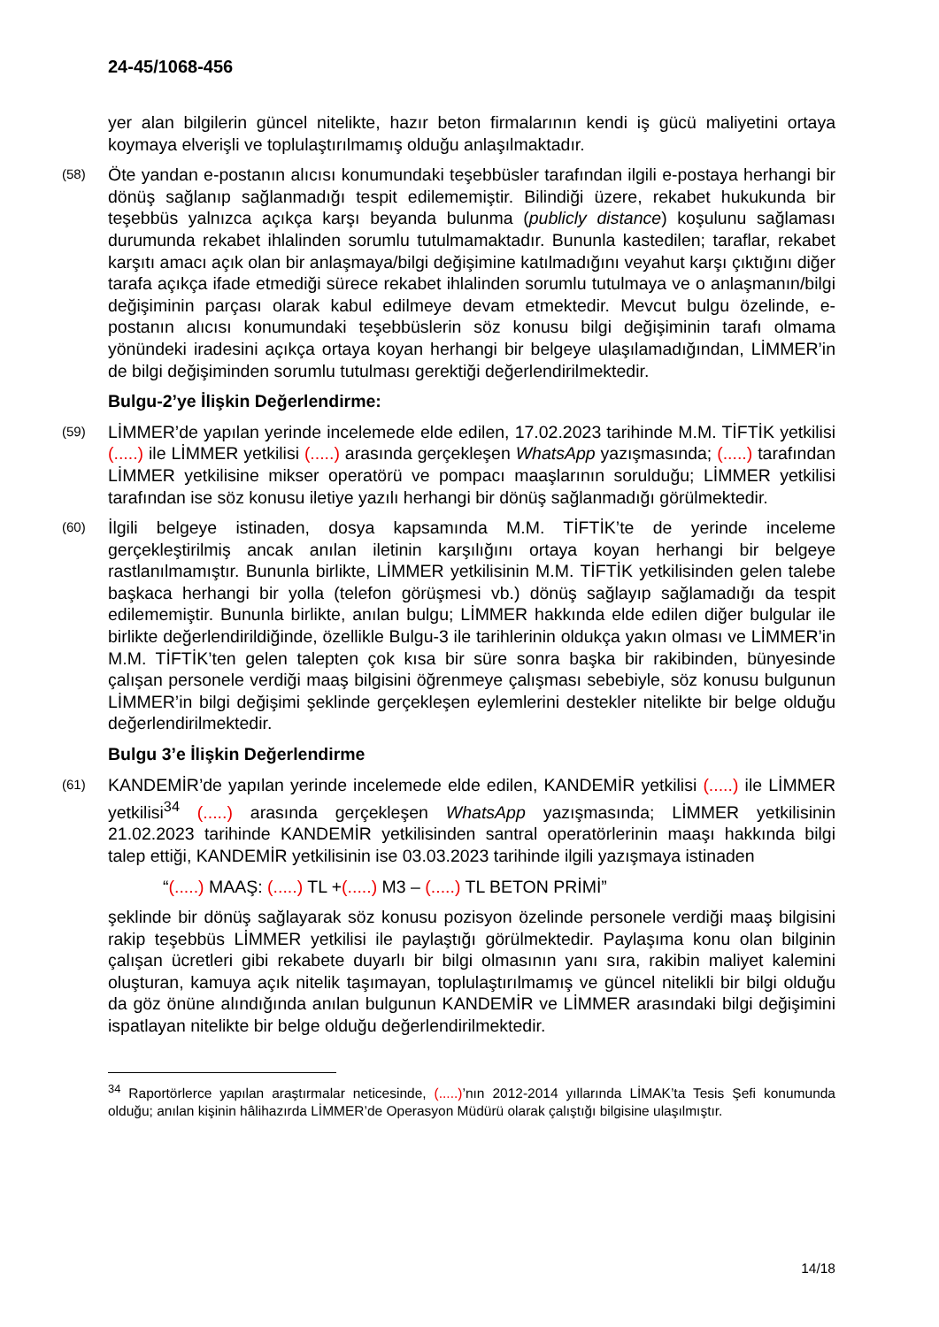24-45/1068-456
yer alan bilgilerin güncel nitelikte, hazır beton firmalarının kendi iş gücü maliyetini ortaya koymaya elverişli ve toplulaştırılmamış olduğu anlaşılmaktadır.
(58)
Öte yandan e-postanın alıcısı konumundaki teşebbüsler tarafından ilgili e-postaya herhangi bir dönüş sağlanıp sağlanmadığı tespit edilememiştir. Bilindiği üzere, rekabet hukukunda bir teşebbüs yalnızca açıkça karşı beyanda bulunma (publicly distance) koşulunu sağlaması durumunda rekabet ihlalinden sorumlu tutulmamaktadır. Bununla kastedilen; taraflar, rekabet karşıtı amacı açık olan bir anlaşmaya/bilgi değişimine katılmadığını veyahut karşı çıktığını diğer tarafa açıkça ifade etmediği sürece rekabet ihlalinden sorumlu tutulmaya ve o anlaşmanın/bilgi değişiminin parçası olarak kabul edilmeye devam etmektedir. Mevcut bulgu özelinde, e-postanın alıcısı konumundaki teşebbüslerin söz konusu bilgi değişiminin tarafı olmama yönündeki iradesini açıkça ortaya koyan herhangi bir belgeye ulaşılamadığından, LİMMER’in de bilgi değişiminden sorumlu tutulması gerektiği değerlendirilmektedir.
Bulgu-2’ye İlişkin Değerlendirme:
(59)
LİMMER’de yapılan yerinde incelemede elde edilen, 17.02.2023 tarihinde M.M. TİFTİK yetkilisi (.....) ile LİMMER yetkilisi (.....) arasında gerçekleşen WhatsApp yazışmasında; (.....) tarafından LİMMER yetkilisine mikser operatörü ve pompacı maaşlarının sorulduğu; LİMMER yetkilisi tarafından ise söz konusu iletiye yazılı herhangi bir dönüş sağlanmadığı görülmektedir.
(60)
İlgili belgeye istinaden, dosya kapsamında M.M. TİFTİK’te de yerinde inceleme gerçekleştirilmiş ancak anılan iletinin karşılığını ortaya koyan herhangi bir belgeye rastlanılmamıştır. Bununla birlikte, LİMMER yetkilisinin M.M. TİFTİK yetkilisinden gelen talebe başkaca herhangi bir yolla (telefon görüşmesi vb.) dönüş sağlayıp sağlamadığı da tespit edilememiştir. Bununla birlikte, anılan bulgu; LİMMER hakkında elde edilen diğer bulgular ile birlikte değerlendirildiğinde, özellikle Bulgu-3 ile tarihlerinin oldukça yakın olması ve LİMMER’in M.M. TİFTİK’ten gelen talepten çok kısa bir süre sonra başka bir rakibinden, bünyesinde çalışan personele verdiği maaş bilgisini öğrenmeye çalışması sebebiyle, söz konusu bulgunun LİMMER’in bilgi değişimi şeklinde gerçekleşen eylemlerini destekler nitelikte bir belge olduğu değerlendirilmektedir.
Bulgu 3’e İlişkin Değerlendirme
(61)
KANDEMİR’de yapılan yerinde incelemede elde edilen, KANDEMİR yetkilisi (.....) ile LİMMER yetkilisi<sup>34</sup> (.....) arasında gerçekleşen WhatsApp yazışmasında; LİMMER yetkilisinin 21.02.2023 tarihinde KANDEMİR yetkilisinden santral operatörlerinin maaşı hakkında bilgi talep ettiği, KANDEMİR yetkilisinin ise 03.03.2023 tarihinde ilgili yazışmaya istinaden
“(.....) MAAŞ: (.....) TL +(.....) M3 – (.....) TL BETON PRİMİ”
şeklinde bir dönüş sağlayarak söz konusu pozisyon özelinde personele verdiği maaş bilgisini rakip teşebbüs LİMMER yetkilisi ile paylaştığı görülmektedir. Paylaşıma konu olan bilginin çalışan ücretleri gibi rekabete duyarlı bir bilgi olmasının yanı sıra, rakibin maliyet kalemini oluşturan, kamuya açık nitelik taşımayan, toplulaştırılmamış ve güncel nitelikli bir bilgi olduğu da göz önüne alındığında anılan bulgunun KANDEMİR ve LİMMER arasındaki bilgi değişimini ispatlayan nitelikte bir belge olduğu değerlendirilmektedir.
<sup>34</sup> Raportörlerce yapılan araştırmalar neticesinde, (.....)’nın 2012-2014 yıllarında LİMAK’ta Tesis Şefi konumunda olduğu; anılan kişinin hâlihazırda LİMMER’de Operasyon Müdürü olarak çalıştığı bilgisine ulaşılmıştır.
14/18